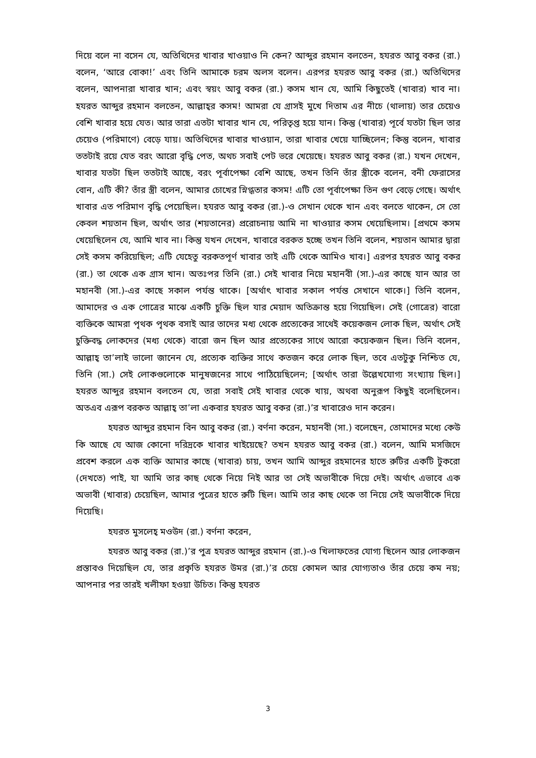দিয়ে বলে না বসেন যে, অতিথিদের খাবার খাওয়াও নি কেন? আব্দুর রহমান বলতেন, হযরত আবু বকর (রা.) বলেন, ‘আরে বোকা!’ এবং তিনি আমাকে চরম অলস বলেন। এরপর হযরত আবু বকর (রা.) অতিথিদের বলেন, আপনারা খাবার খান; এবং স্বয়ং আবু বকর (রা.) কসম খান যে, আমি কিছুতেই (খাবার) খাব না। হযরত আব্দুর রহমান বলতেন, আল্লাহ্‌র কসম! আমরা যে গ্রাসই মুখে দিতাম এর নীচে (থালায়) তার চেয়েও বেশি খাবার হয়ে যেত। আর তারা এতটা খাবার খান যে, পরিতৃপ্ত হয়ে যান। কিন্তু (খাবার) পূর্বে যতটা ছিল তার চেয়েও (পরিমাণে) বেড়ে যায়। অতিথিদের খাবার খাওয়ান, তারা খাবার খেয়ে যাচ্ছিলেন; কিন্তু বলেন, খাবার ততটাই রয়ে যেত বরং আরো বৃদ্ধি পেত, অথচ সবাই পেট ভরে খেয়েছে। হযরত আবু বকর (রা.) যখন দেখেন, খাবার যতটা ছিল ততটাই আছে, বরং পূর্বাপেক্ষা বেশি আছে, তখন তিনি তাঁর স্ত্রীকে বলেন, বনী ফেরাসের বোন, এটি কী? তাঁর স্ত্রী বলেন, আমার চোখের স্নিগ্ধতার কসম! এটি তো পূর্বাপেক্ষা তিন গুণ বেড়ে গেছে। অর্থাৎ খাবার এত পরিমাণ বৃদ্ধি পেয়েছিল। হযরত আবু বকর (রা.)-ও সেখান থেকে খান এবং বলতে থাকেন, সে তো কেবল শয়তান ছিল, অর্থাৎ তার (শয়তানের) প্ররোচনায় আমি না খাওয়ার কসম খেয়েছিলাম। [প্রথমে কসম খেয়েছিলেন যে, আমি খাব না। কিন্তু যখন দেখেন, খাবারে বরকত হচ্ছে তখন তিনি বলেন, শয়তান আমার দ্বারা সেই কসম করিয়েছিল; এটি যেহেতু বরকতপূর্ণ খাবার তাই এটি থেকে আমিও খাব।] এরপর হযরত আবু বকর (রা.) তা থেকে এক গ্রাস খান। অতঃপর তিনি (রা.) সেই খাবার নিয়ে মহানবী (সা.)-এর কাছে যান আর তা মহানবী (সা.)-এর কাছে সকাল পর্যন্ত থাকে। [অর্থাৎ খাবার সকাল পর্যন্ত সেখানে থাকে।] তিনি বলেন, আমাদের ও এক গোত্রের মাঝে একটি চুক্তি ছিল যার মেয়াদ অতিক্রান্ত হয়ে গিয়েছিল। সেই (গোত্রের) বারো ব্যক্তিকে আমরা পৃথক পৃথক বসাই আর তাদের মধ্য থেকে প্রত্যেকের সাথেই কয়েকজন লোক ছিল, অর্থাৎ সেই চুক্তিবদ্ধ লোকদের (মধ্য থেকে) বারো জন ছিল আর প্রত্যেকের সাথে আরো কয়েকজন ছিল। তিনি বলেন, আল্লাহ্ তা’লাই ভালো জানেন যে, প্রত্যেক ব্যক্তির সাথে কতজন করে লোক ছিল, তবে এতটুকু নিশ্চিত যে, তিনি (সা.) সেই লোকগুলোকে মানুষজনের সাথে পাঠিয়েছিলেন; [অর্থাৎ তারা উল্লেখযোগ্য সংখ্যায় ছিল।] হযরত আব্দুর রহমান বলতেন যে, তারা সবাই সেই খাবার থেকে খায়, অথবা অনুরূপ কিছুই বলেছিলেন। অতএব এরূপ বরকত আল্লাহ্ তা’লা একবার হযরত আবু বকর (রা.)’র খাবারেও দান করেন।
হযরত আব্দুর রহমান বিন আবু বকর (রা.) বর্ণনা করেন, মহানবী (সা.) বলেছেন, তোমাদের মধ্যে কেউ কি আছে যে আজ কোনো দরিদ্রকে খাবার খাইয়েছে? তখন হযরত আবু বকর (রা.) বলেন, আমি মসজিদে প্রবেশ করলে এক ব্যক্তি আমার কাছে (খাবার) চায়, তখন আমি আব্দুর রহমানের হাতে রুটির একটি টুকরো (দেখতে) পাই, যা আমি তার কাছ থেকে নিয়ে নিই আর তা সেই অভাবীকে দিয়ে দেই। অর্থাৎ এভাবে এক অভাবী (খাবার) চেয়েছিল, আমার পুত্রের হাতে রুটি ছিল। আমি তার কাছ থেকে তা নিয়ে সেই অভাবীকে দিয়ে দিয়েছি।
হযরত মুসলেহ্ মওউদ (রা.) বর্ণনা করেন,
হযরত আবু বকর (রা.)’র পুত্র হযরত আব্দুর রহমান (রা.)-ও খিলাফতের যোগ্য ছিলেন আর লোকজন প্রস্তাবও দিয়েছিল যে, তার প্রকৃতি হযরত উমর (রা.)’র চেয়ে কোমল আর যোগ্যতাও তাঁর চেয়ে কম নয়; আপনার পর তারই খলীফা হওয়া উচিত। কিন্তু হযরত
3